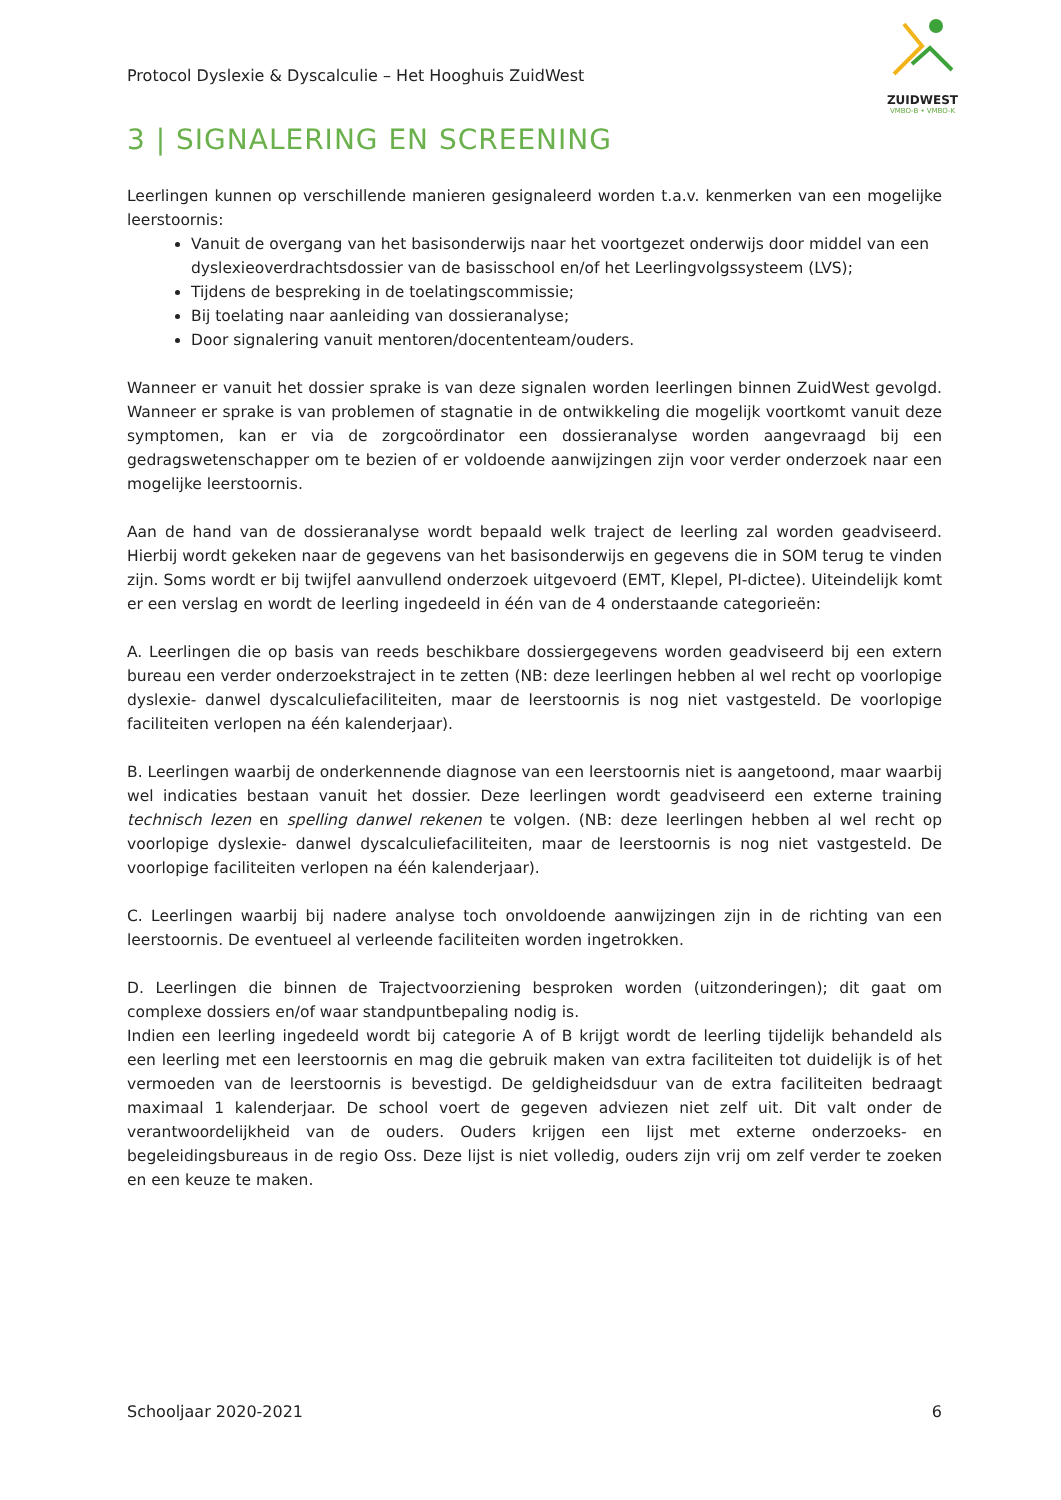Protocol Dyslexie & Dyscalculie – Het Hooghuis ZuidWest
ZUIDWEST
VMBO-B • VMBO-K
3 | SIGNALERING EN SCREENING
Leerlingen kunnen op verschillende manieren gesignaleerd worden t.a.v. kenmerken van een mogelijke leerstoornis:
Vanuit de overgang van het basisonderwijs naar het voortgezet onderwijs door middel van een dyslexieoverdrachtsdossier van de basisschool en/of het Leerlingvolgssysteem (LVS);
Tijdens de bespreking in de toelatingscommissie;
Bij toelating naar aanleiding van dossieranalyse;
Door signalering vanuit mentoren/docententeam/ouders.
Wanneer er vanuit het dossier sprake is van deze signalen worden leerlingen binnen ZuidWest gevolgd. Wanneer er sprake is van problemen of stagnatie in de ontwikkeling die mogelijk voortkomt vanuit deze symptomen, kan er via de zorgcoördinator een dossieranalyse worden aangevraagd bij een gedragswetenschapper om te bezien of er voldoende aanwijzingen zijn voor verder onderzoek naar een mogelijke leerstoornis.
Aan de hand van de dossieranalyse wordt bepaald welk traject de leerling zal worden geadviseerd. Hierbij wordt gekeken naar de gegevens van het basisonderwijs en gegevens die in SOM terug te vinden zijn. Soms wordt er bij twijfel aanvullend onderzoek uitgevoerd (EMT, Klepel, PI-dictee). Uiteindelijk komt er een verslag en wordt de leerling ingedeeld in één van de 4 onderstaande categorieën:
A. Leerlingen die op basis van reeds beschikbare dossiergegevens worden geadviseerd bij een extern bureau een verder onderzoekstraject in te zetten (NB: deze leerlingen hebben al wel recht op voorlopige dyslexie- danwel dyscalculiefaciliteiten, maar de leerstoornis is nog niet vastgesteld. De voorlopige faciliteiten verlopen na één kalenderjaar).
B. Leerlingen waarbij de onderkennende diagnose van een leerstoornis niet is aangetoond, maar waarbij wel indicaties bestaan vanuit het dossier. Deze leerlingen wordt geadviseerd een externe training technisch lezen en spelling danwel rekenen te volgen. (NB: deze leerlingen hebben al wel recht op voorlopige dyslexie- danwel dyscalculiefaciliteiten, maar de leerstoornis is nog niet vastgesteld. De voorlopige faciliteiten verlopen na één kalenderjaar).
C. Leerlingen waarbij bij nadere analyse toch onvoldoende aanwijzingen zijn in de richting van een leerstoornis. De eventueel al verleende faciliteiten worden ingetrokken.
D. Leerlingen die binnen de Trajectvoorziening besproken worden (uitzonderingen); dit gaat om complexe dossiers en/of waar standpuntbepaling nodig is.
Indien een leerling ingedeeld wordt bij categorie A of B krijgt wordt de leerling tijdelijk behandeld als een leerling met een leerstoornis en mag die gebruik maken van extra faciliteiten tot duidelijk is of het vermoeden van de leerstoornis is bevestigd. De geldigheidsduur van de extra faciliteiten bedraagt maximaal 1 kalenderjaar. De school voert de gegeven adviezen niet zelf uit. Dit valt onder de verantwoordelijkheid van de ouders. Ouders krijgen een lijst met externe onderzoeks- en begeleidingsbureaus in de regio Oss. Deze lijst is niet volledig, ouders zijn vrij om zelf verder te zoeken en een keuze te maken.
Schooljaar 2020-2021 6